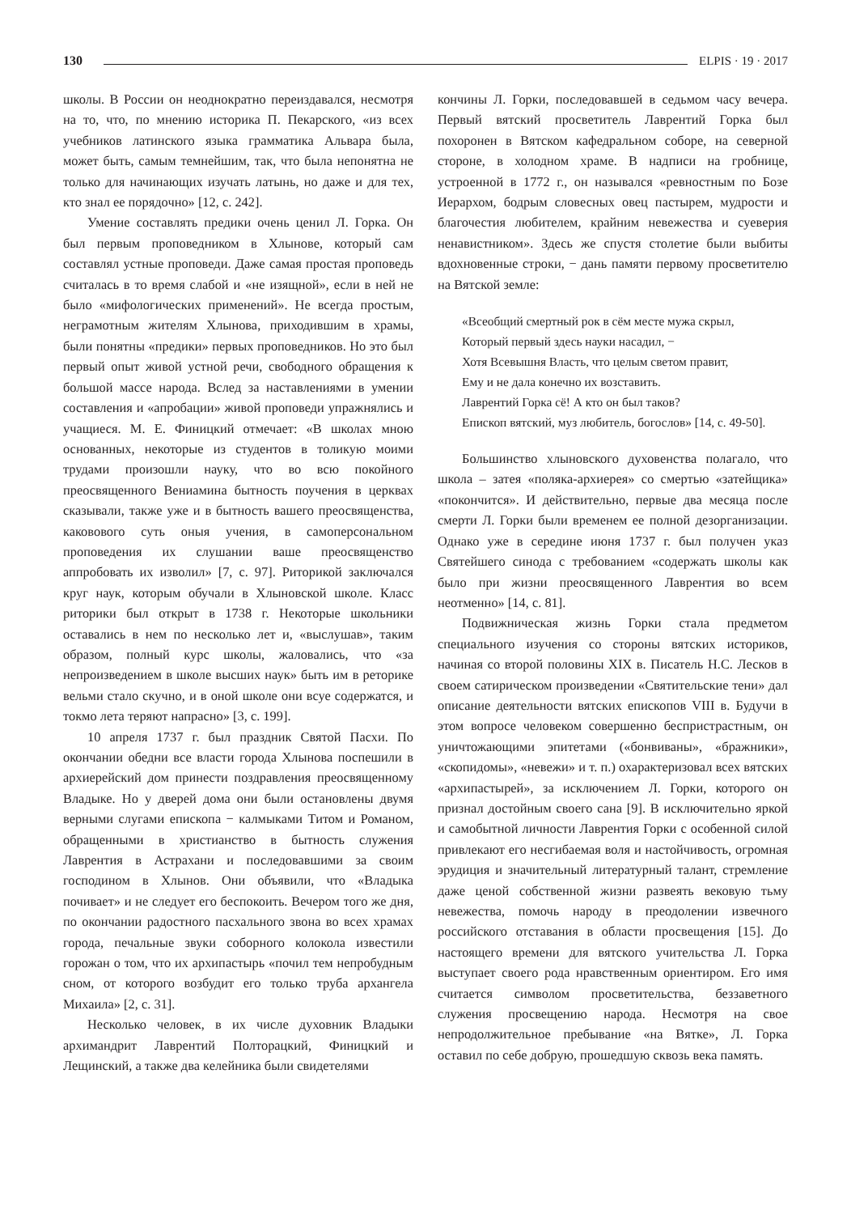130 ELPIS · 19 · 2017
школы. В России он неоднократно переиздавался, несмотря на то, что, по мнению историка П. Пекарского, «из всех учебников латинского языка грамматика Альвара была, может быть, самым темнейшим, так, что была непонятна не только для начинающих изучать латынь, но даже и для тех, кто знал ее порядочно» [12, с. 242].
Умение составлять предики очень ценил Л. Горка. Он был первым проповедником в Хлынове, который сам составлял устные проповеди. Даже самая простая проповедь считалась в то время слабой и «не изящной», если в ней не было «мифологических применений». Не всегда простым, неграмотным жителям Хлынова, приходившим в храмы, были понятны «предики» первых проповедников. Но это был первый опыт живой устной речи, свободного обращения к большой массе народа. Вслед за наставлениями в умении составления и «апробации» живой проповеди упражнялись и учащиеся. М. Е. Финицкий отмечает: «В школах мною основанных, некоторые из студентов в толикую моими трудами произошли науку, что во всю покойного преосвященного Вениамина бытность поучения в церквах сказывали, также уже и в бытность вашего преосвященства, каковового суть оныя учения, в самоперсональном проповедения их слушании ваше преосвященство аппробовать их изволил» [7, с. 97]. Риторикой заключался круг наук, которым обучали в Хлыновской школе. Класс риторики был открыт в 1738 г. Некоторые школьники оставались в нем по несколько лет и, «выслушав», таким образом, полный курс школы, жаловались, что «за непроизведением в школе высших наук» быть им в реторике вельми стало скучно, и в оной школе они всуе содержатся, и токмо лета теряют напрасно» [3, с. 199].
10 апреля 1737 г. был праздник Святой Пасхи. По окончании обедни все власти города Хлынова поспешили в архиерейский дом принести поздравления преосвященному Владыке. Но у дверей дома они были остановлены двумя верными слугами епископа − калмыками Титом и Романом, обращенными в христианство в бытность служения Лаврентия в Астрахани и последовавшими за своим господином в Хлынов. Они объявили, что «Владыка почивает» и не следует его беспокоить. Вечером того же дня, по окончании радостного пасхального звона во всех храмах города, печальные звуки соборного колокола известили горожан о том, что их архипастырь «почил тем непробудным сном, от которого возбудит его только труба архангела Михаила» [2, с. 31].
Несколько человек, в их числе духовник Владыки архимандрит Лаврентий Полторацкий, Финицкий и Лещинский, а также два келейника были свидетелями
кончины Л. Горки, последовавшей в седьмом часу вечера. Первый вятский просветитель Лаврентий Горка был похоронен в Вятском кафедральном соборе, на северной стороне, в холодном храме. В надписи на гробнице, устроенной в 1772 г., он назывался «ревностным по Бозе Иерархом, бодрым словесных овец пастырем, мудрости и благочестия любителем, крайним невежества и суеверия ненавистником». Здесь же спустя столетие были выбиты вдохновенные строки, − дань памяти первому просветителю на Вятской земле:
«Всеобщий смертный рок в сём месте мужа скрыл,
Который первый здесь науки насадил, −
Хотя Всевышня Власть, что целым светом правит,
Ему и не дала конечно их возставить.
Лаврентий Горка сё! А кто он был таков?
Епископ вятский, муз любитель, богослов» [14, с. 49-50].
Большинство хлыновского духовенства полагало, что школа – затея «поляка-архиерея» со смертью «затейщика» «покончится». И действительно, первые два месяца после смерти Л. Горки были временем ее полной дезорганизации. Однако уже в середине июня 1737 г. был получен указ Святейшего синода с требованием «содержать школы как было при жизни преосвященного Лаврентия во всем неотменно» [14, с. 81].
Подвижническая жизнь Горки стала предметом специального изучения со стороны вятских историков, начиная со второй половины XIX в. Писатель Н.С. Лесков в своем сатирическом произведении «Святительские тени» дал описание деятельности вятских епископов VIII в. Будучи в этом вопросе человеком совершенно беспристрастным, он уничтожающими эпитетами («бонвиваны», «бражники», «скопидомы», «невежи» и т. п.) охарактеризовал всех вятских «архипастырей», за исключением Л. Горки, которого он признал достойным своего сана [9]. В исключительно яркой и самобытной личности Лаврентия Горки с особенной силой привлекают его несгибаемая воля и настойчивость, огромная эрудиция и значительный литературный талант, стремление даже ценой собственной жизни развеять вековую тьму невежества, помочь народу в преодолении извечного российского отставания в области просвещения [15]. До настоящего времени для вятского учительства Л. Горка выступает своего рода нравственным ориентиром. Его имя считается символом просветительства, беззаветного служения просвещению народа. Несмотря на свое непродолжительное пребывание «на Вятке», Л. Горка оставил по себе добрую, прошедшую сквозь века память.